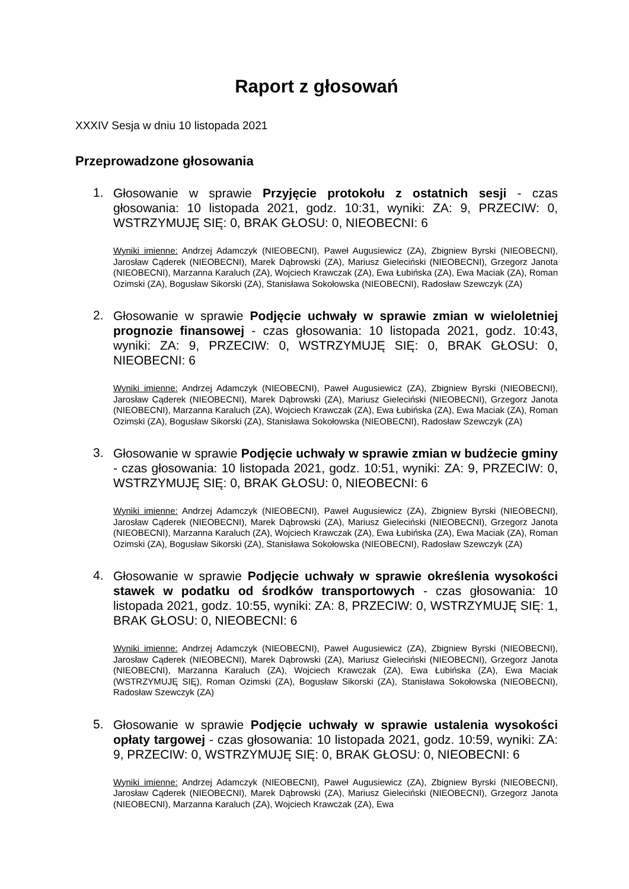Raport z głosowań
XXXIV Sesja w dniu 10 listopada 2021
Przeprowadzone głosowania
1.
Głosowanie w sprawie Przyjęcie protokołu z ostatnich sesji - czas głosowania: 10 listopada 2021, godz. 10:31, wyniki: ZA: 9, PRZECIW: 0, WSTRZYMUJĘ SIĘ: 0, BRAK GŁOSU: 0, NIEOBECNI: 6
Wyniki imienne: Andrzej Adamczyk (NIEOBECNI), Paweł Augusiewicz (ZA), Zbigniew Byrski (NIEOBECNI), Jarosław Cąderek (NIEOBECNI), Marek Dąbrowski (ZA), Mariusz Gieleciński (NIEOBECNI), Grzegorz Janota (NIEOBECNI), Marzanna Karaluch (ZA), Wojciech Krawczak (ZA), Ewa Łubińska (ZA), Ewa Maciak (ZA), Roman Ozimski (ZA), Bogusław Sikorski (ZA), Stanisława Sokołowska (NIEOBECNI), Radosław Szewczyk (ZA)
2.
Głosowanie w sprawie Podjęcie uchwały w sprawie zmian w wieloletniej prognozie finansowej - czas głosowania: 10 listopada 2021, godz. 10:43, wyniki: ZA: 9, PRZECIW: 0, WSTRZYMUJĘ SIĘ: 0, BRAK GŁOSU: 0, NIEOBECNI: 6
Wyniki imienne: Andrzej Adamczyk (NIEOBECNI), Paweł Augusiewicz (ZA), Zbigniew Byrski (NIEOBECNI), Jarosław Cąderek (NIEOBECNI), Marek Dąbrowski (ZA), Mariusz Gieleciński (NIEOBECNI), Grzegorz Janota (NIEOBECNI), Marzanna Karaluch (ZA), Wojciech Krawczak (ZA), Ewa Łubińska (ZA), Ewa Maciak (ZA), Roman Ozimski (ZA), Bogusław Sikorski (ZA), Stanisława Sokołowska (NIEOBECNI), Radosław Szewczyk (ZA)
3.
Głosowanie w sprawie Podjęcie uchwały w sprawie zmian w budżecie gminy - czas głosowania: 10 listopada 2021, godz. 10:51, wyniki: ZA: 9, PRZECIW: 0, WSTRZYMUJĘ SIĘ: 0, BRAK GŁOSU: 0, NIEOBECNI: 6
Wyniki imienne: Andrzej Adamczyk (NIEOBECNI), Paweł Augusiewicz (ZA), Zbigniew Byrski (NIEOBECNI), Jarosław Cąderek (NIEOBECNI), Marek Dąbrowski (ZA), Mariusz Gieleciński (NIEOBECNI), Grzegorz Janota (NIEOBECNI), Marzanna Karaluch (ZA), Wojciech Krawczak (ZA), Ewa Łubińska (ZA), Ewa Maciak (ZA), Roman Ozimski (ZA), Bogusław Sikorski (ZA), Stanisława Sokołowska (NIEOBECNI), Radosław Szewczyk (ZA)
4.
Głosowanie w sprawie Podjęcie uchwały w sprawie określenia wysokości stawek w podatku od środków transportowych - czas głosowania: 10 listopada 2021, godz. 10:55, wyniki: ZA: 8, PRZECIW: 0, WSTRZYMUJĘ SIĘ: 1, BRAK GŁOSU: 0, NIEOBECNI: 6
Wyniki imienne: Andrzej Adamczyk (NIEOBECNI), Paweł Augusiewicz (ZA), Zbigniew Byrski (NIEOBECNI), Jarosław Cąderek (NIEOBECNI), Marek Dąbrowski (ZA), Mariusz Gieleciński (NIEOBECNI), Grzegorz Janota (NIEOBECNI), Marzanna Karaluch (ZA), Wojciech Krawczak (ZA), Ewa Łubińska (ZA), Ewa Maciak (WSTRZYMUJĘ SIĘ), Roman Ozimski (ZA), Bogusław Sikorski (ZA), Stanisława Sokołowska (NIEOBECNI), Radosław Szewczyk (ZA)
5.
Głosowanie w sprawie Podjęcie uchwały w sprawie ustalenia wysokości opłaty targowej - czas głosowania: 10 listopada 2021, godz. 10:59, wyniki: ZA: 9, PRZECIW: 0, WSTRZYMUJĘ SIĘ: 0, BRAK GŁOSU: 0, NIEOBECNI: 6
Wyniki imienne: Andrzej Adamczyk (NIEOBECNI), Paweł Augusiewicz (ZA), Zbigniew Byrski (NIEOBECNI), Jarosław Cąderek (NIEOBECNI), Marek Dąbrowski (ZA), Mariusz Gieleciński (NIEOBECNI), Grzegorz Janota (NIEOBECNI), Marzanna Karaluch (ZA), Wojciech Krawczak (ZA), Ewa